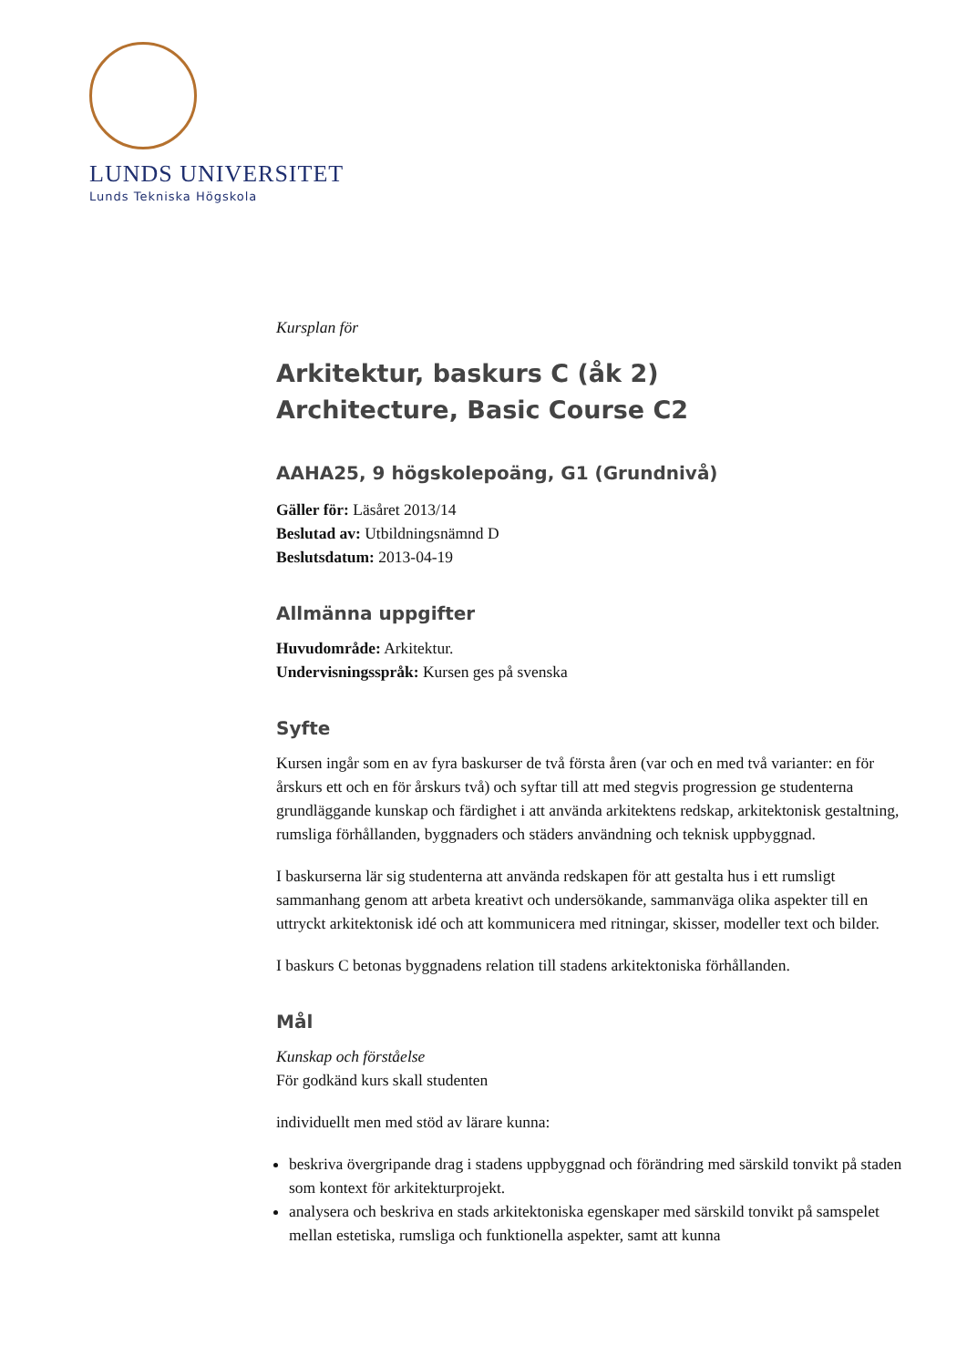LUNDS UNIVERSITET
Lunds Tekniska Högskola
Kursplan för
Arkitektur, baskurs C (åk 2)
Architecture, Basic Course C2
AAHA25, 9 högskolepoäng, G1 (Grundnivå)
Gäller för: Läsåret 2013/14
Beslutad av: Utbildningsnämnd D
Beslutsdatum: 2013-04-19
Allmänna uppgifter
Huvudområde: Arkitektur.
Undervisningsspråk: Kursen ges på svenska
Syfte
Kursen ingår som en av fyra baskurser de två första åren (var och en med två varianter: en för årskurs ett och en för årskurs två) och syftar till att med stegvis progression ge studenterna grundläggande kunskap och färdighet i att använda arkitektens redskap, arkitektonisk gestaltning, rumsliga förhållanden, byggnaders och städers användning och teknisk uppbyggnad.
I baskurserna lär sig studenterna att använda redskapen för att gestalta hus i ett rumsligt sammanhang genom att arbeta kreativt och undersökande, sammanväga olika aspekter till en uttryckt arkitektonisk idé och att kommunicera med ritningar, skisser, modeller text och bilder.
I baskurs C betonas byggnadens relation till stadens arkitektoniska förhållanden.
Mål
Kunskap och förståelse
För godkänd kurs skall studenten
individuellt men med stöd av lärare kunna:
beskriva övergripande drag i stadens uppbyggnad och förändring med särskild tonvikt på staden som kontext för arkitekturprojekt.
analysera och beskriva en stads arkitektoniska egenskaper med särskild tonvikt på samspelet mellan estetiska, rumsliga och funktionella aspekter, samt att kunna